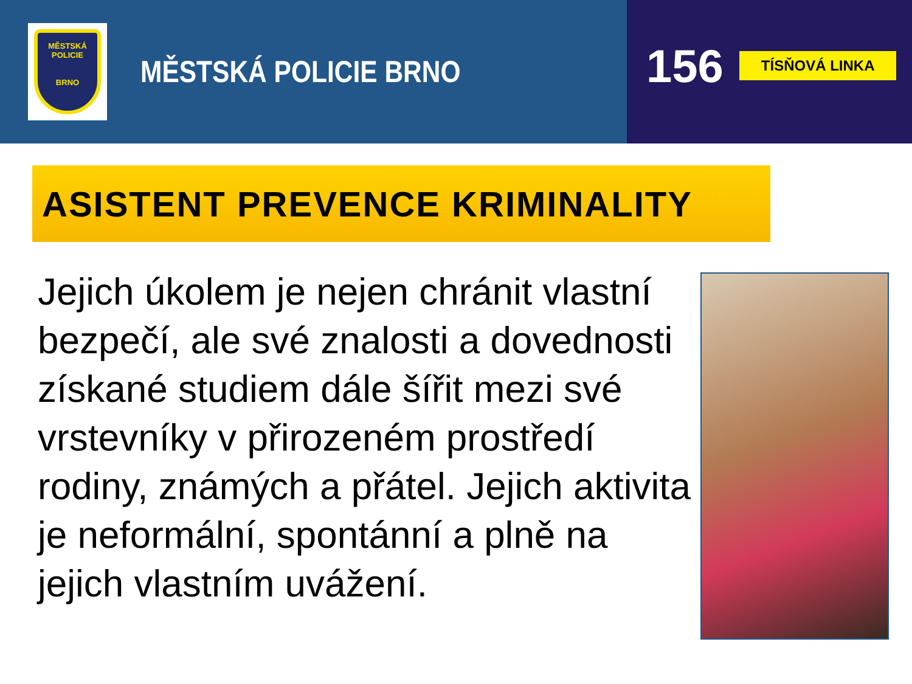MĚSTSKÁ
POLICIE
BRNO
MĚSTSKÁ POLICIE BRNO
156
TÍSŇOVÁ LINKA
ASISTENT PREVENCE KRIMINALITY
Jejich úkolem je nejen chránit vlastní bezpečí, ale své znalosti a dovednosti získané studiem dále šířit mezi své vrstevníky v přirozeném prostředí rodiny, známých a přátel. Jejich aktivita je neformální, spontánní a plně na jejich vlastním uvážení.